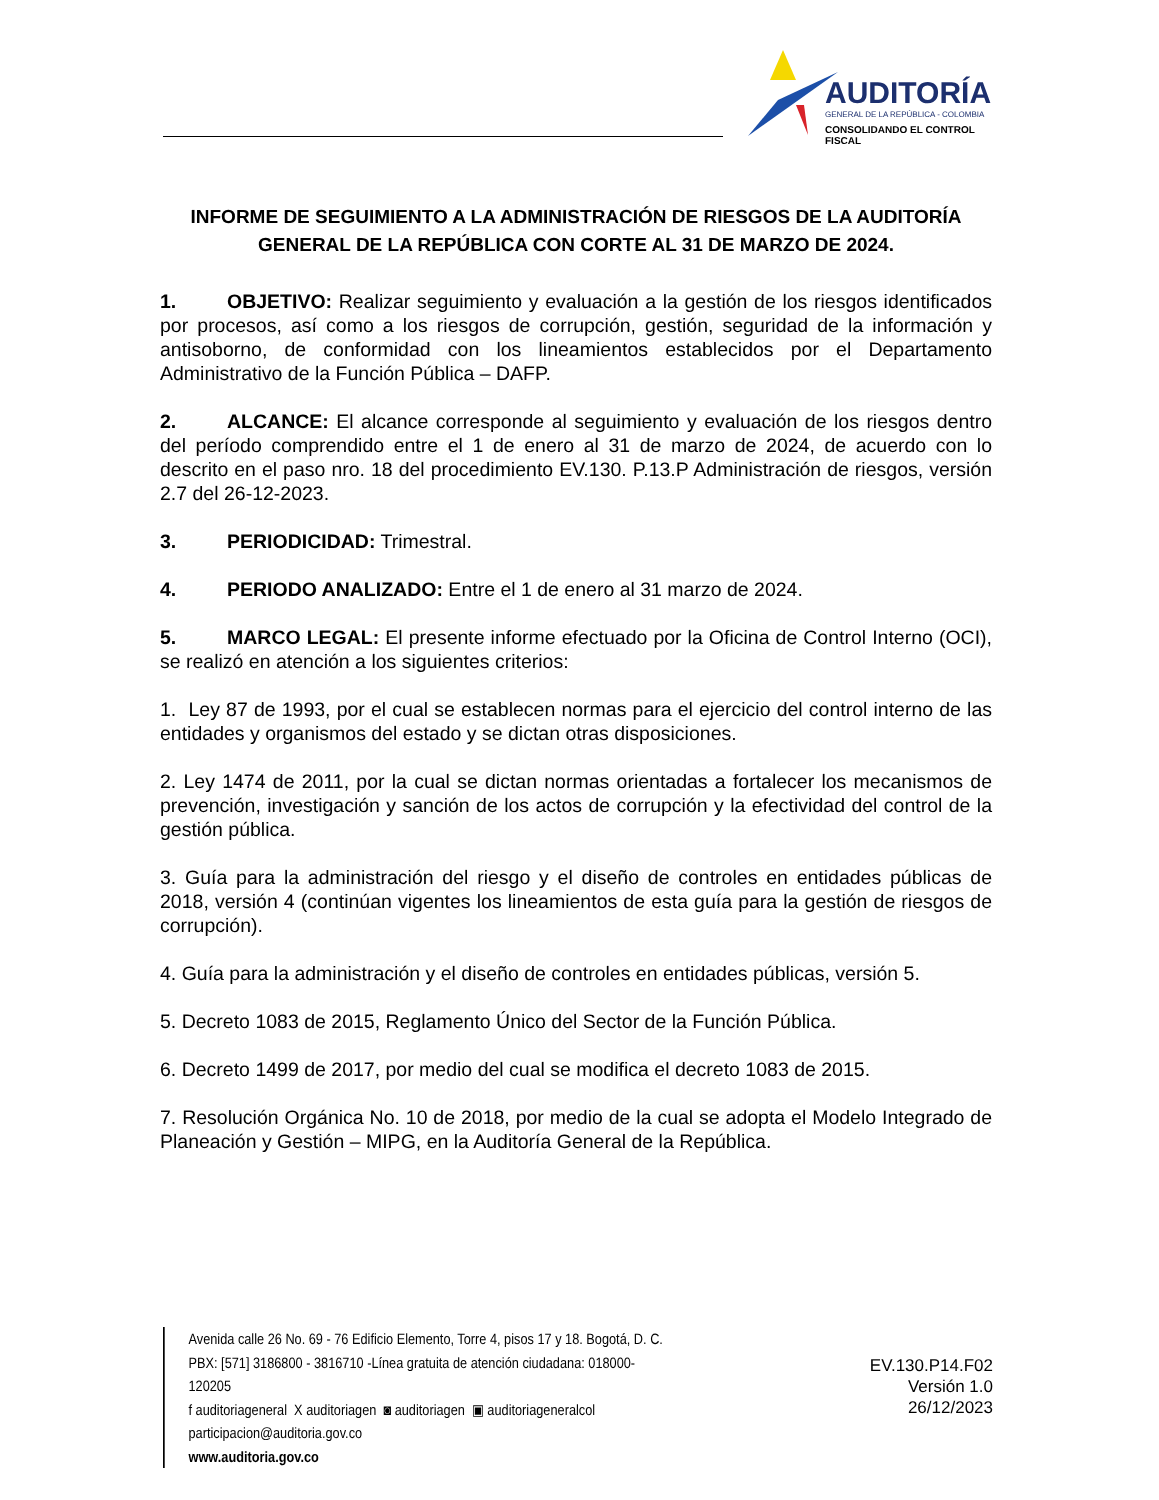AUDITORÍA
GENERAL DE LA REPÚBLICA - COLOMBIA
CONSOLIDANDO EL CONTROL FISCAL
INFORME DE SEGUIMIENTO A LA ADMINISTRACIÓN DE RIESGOS DE LA AUDITORÍA GENERAL DE LA REPÚBLICA CON CORTE AL 31 DE MARZO DE 2024.
1. OBJETIVO: Realizar seguimiento y evaluación a la gestión de los riesgos identificados por procesos, así como a los riesgos de corrupción, gestión, seguridad de la información y antisoborno, de conformidad con los lineamientos establecidos por el Departamento Administrativo de la Función Pública – DAFP.
2. ALCANCE: El alcance corresponde al seguimiento y evaluación de los riesgos dentro del período comprendido entre el 1 de enero al 31 de marzo de 2024, de acuerdo con lo descrito en el paso nro. 18 del procedimiento EV.130. P.13.P Administración de riesgos, versión 2.7 del 26-12-2023.
3. PERIODICIDAD: Trimestral.
4. PERIODO ANALIZADO: Entre el 1 de enero al 31 marzo de 2024.
5. MARCO LEGAL: El presente informe efectuado por la Oficina de Control Interno (OCI), se realizó en atención a los siguientes criterios:
1. Ley 87 de 1993, por el cual se establecen normas para el ejercicio del control interno de las entidades y organismos del estado y se dictan otras disposiciones.
2. Ley 1474 de 2011, por la cual se dictan normas orientadas a fortalecer los mecanismos de prevención, investigación y sanción de los actos de corrupción y la efectividad del control de la gestión pública.
3. Guía para la administración del riesgo y el diseño de controles en entidades públicas de 2018, versión 4 (continúan vigentes los lineamientos de esta guía para la gestión de riesgos de corrupción).
4. Guía para la administración y el diseño de controles en entidades públicas, versión 5.
5. Decreto 1083 de 2015, Reglamento Único del Sector de la Función Pública.
6. Decreto 1499 de 2017, por medio del cual se modifica el decreto 1083 de 2015.
7. Resolución Orgánica No. 10 de 2018, por medio de la cual se adopta el Modelo Integrado de Planeación y Gestión – MIPG, en la Auditoría General de la República.
Avenida calle 26 No. 69 - 76 Edificio Elemento, Torre 4, pisos 17 y 18. Bogotá, D. C.
PBX: [571] 3186800 - 3816710 -Línea gratuita de atención ciudadana: 018000-120205
f auditoriageneral X auditoriagen ◙ auditoriagen ▣ auditoriageneralcol
participacion@auditoria.gov.co
www.auditoria.gov.co
EV.130.P14.F02
Versión 1.0
26/12/2023